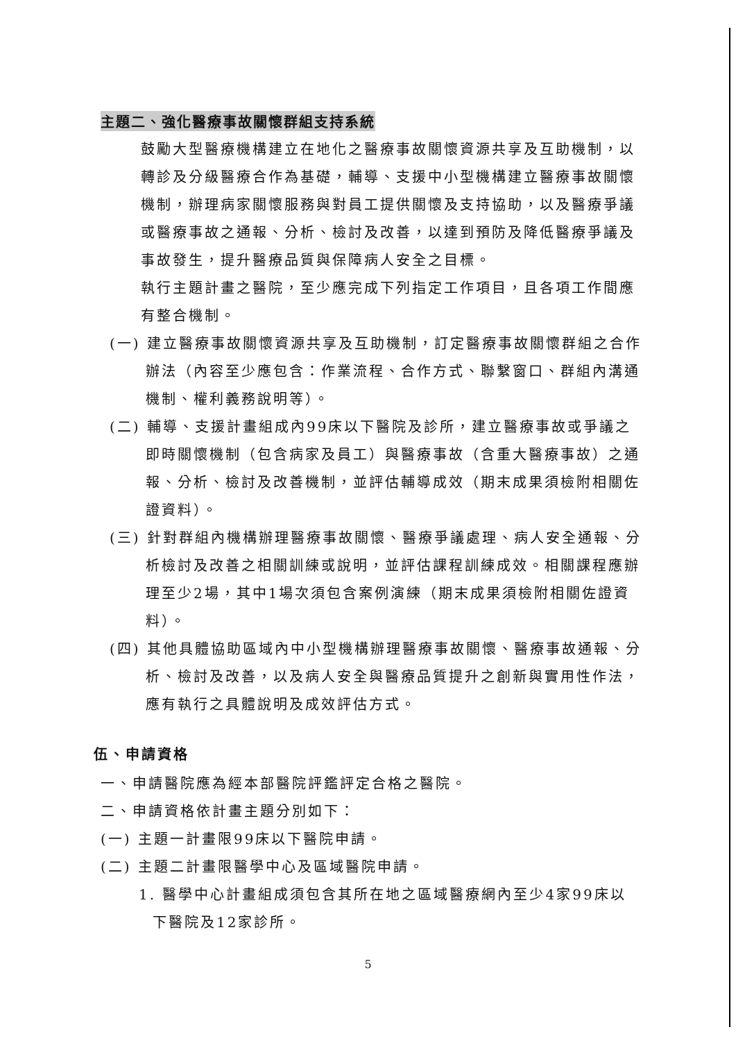主題二、強化醫療事故關懷群組支持系統
鼓勵大型醫療機構建立在地化之醫療事故關懷資源共享及互助機制，以轉診及分級醫療合作為基礎，輔導、支援中小型機構建立醫療事故關懷機制，辦理病家關懷服務與對員工提供關懷及支持協助，以及醫療爭議或醫療事故之通報、分析、檢討及改善，以達到預防及降低醫療爭議及事故發生，提升醫療品質與保障病人安全之目標。
執行主題計畫之醫院，至少應完成下列指定工作項目，且各項工作間應有整合機制。
(一) 建立醫療事故關懷資源共享及互助機制，訂定醫療事故關懷群組之合作辦法（內容至少應包含：作業流程、合作方式、聯繫窗口、群組內溝通機制、權利義務說明等）。
(二) 輔導、支援計畫組成內99床以下醫院及診所，建立醫療事故或爭議之即時關懷機制（包含病家及員工）與醫療事故（含重大醫療事故）之通報、分析、檢討及改善機制，並評估輔導成效（期末成果須檢附相關佐證資料）。
(三) 針對群組內機構辦理醫療事故關懷、醫療爭議處理、病人安全通報、分析檢討及改善之相關訓練或說明，並評估課程訓練成效。相關課程應辦理至少2場，其中1場次須包含案例演練（期末成果須檢附相關佐證資料）。
(四) 其他具體協助區域內中小型機構辦理醫療事故關懷、醫療事故通報、分析、檢討及改善，以及病人安全與醫療品質提升之創新與實用性作法，應有執行之具體說明及成效評估方式。
伍、申請資格
一、申請醫院應為經本部醫院評鑑評定合格之醫院。
二、申請資格依計畫主題分別如下：
(一) 主題一計畫限99床以下醫院申請。
(二) 主題二計畫限醫學中心及區域醫院申請。
1. 醫學中心計畫組成須包含其所在地之區域醫療網內至少4家99床以下醫院及12家診所。
5